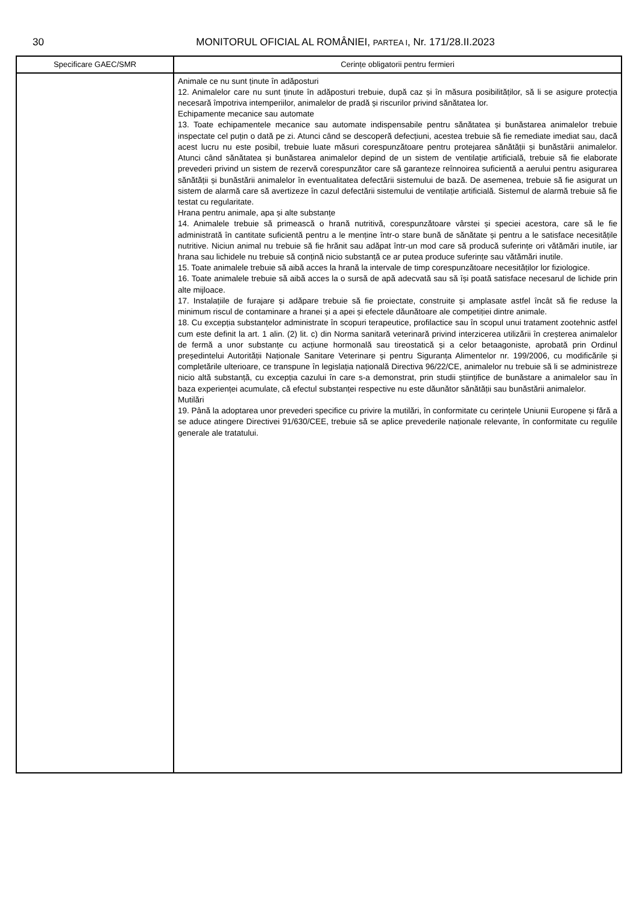30 MONITORUL OFICIAL AL ROMÂNIEI, PARTEA I, Nr. 171/28.II.2023
| Specificare GAEC/SMR | Cerințe obligatorii pentru fermieri |
| --- | --- |
| | Animale ce nu sunt ținute în adăposturi 12. Animalelor care nu sunt ținute în adăposturi trebuie, după caz și în măsura posibilităților, să li se asigure protecția necesară împotriva intemperiilor, animalelor de pradă și riscurilor privind sănătatea lor. Echipamente mecanice sau automate 13. Toate echipamentele mecanice sau automate indispensabile pentru sănătatea și bunăstarea animalelor trebuie inspectate cel puțin o dată pe zi. Atunci când se descoperă defecțiuni, acestea trebuie să fie remediate imediat sau, dacă acest lucru nu este posibil, trebuie luate măsuri corespunzătoare pentru protejarea sănătății și bunăstării animalelor. Atunci când sănătatea și bunăstarea animalelor depind de un sistem de ventilație artificială, trebuie să fie elaborate prevederi privind un sistem de rezervă corespunzător care să garanteze reînnoirea suficientă a aerului pentru asigurarea sănătății și bunăstării animalelor în eventualitatea defectării sistemului de bază. De asemenea, trebuie să fie asigurat un sistem de alarmă care să avertizeze în cazul defectării sistemului de ventilație artificială. Sistemul de alarmă trebuie să fie testat cu regularitate. Hrana pentru animale, apa și alte substanțe 14. Animalele trebuie să primească o hrană nutritivă, corespunzătoare vârstei și speciei acestora, care să le fie administrată în cantitate suficientă pentru a le menține într-o stare bună de sănătate și pentru a le satisface necesitățile nutritive. Niciun animal nu trebuie să fie hrănit sau adăpat într-un mod care să producă suferințe ori vătămări inutile, iar hrana sau lichidele nu trebuie să conțină nicio substanță ce ar putea produce suferințe sau vătămări inutile. 15. Toate animalele trebuie să aibă acces la hrană la intervale de timp corespunzătoare necesităților lor fiziologice. 16. Toate animalele trebuie să aibă acces la o sursă de apă adecvată sau să își poată satisface necesarul de lichide prin alte mijloace. 17. Instalațiile de furajare și adăpare trebuie să fie proiectate, construite și amplasate astfel încât să fie reduse la minimum riscul de contaminare a hranei și a apei și efectele dăunătoare ale competiției dintre animale. 18. Cu excepția substanțelor administrate în scopuri terapeutice, profilactice sau în scopul unui tratament zootehnic astfel cum este definit la art. 1 alin. (2) lit. c) din Norma sanitară veterinară privind interzicerea utilizării în creșterea animalelor de fermă a unor substanțe cu acțiune hormonală sau tireostatică și a celor betaagoniste, aprobată prin Ordinul președintelui Autorității Naționale Sanitare Veterinare și pentru Siguranța Alimentelor nr. 199/2006, cu modificările și completările ulterioare, ce transpune în legislația națională Directiva 96/22/CE, animalelor nu trebuie să li se administreze nicio altă substanță, cu excepția cazului în care s-a demonstrat, prin studii științifice de bunăstare a animalelor sau în baza experienței acumulate, că efectul substanței respective nu este dăunător sănătății sau bunăstării animalelor. Mutilări 19. Până la adoptarea unor prevederi specifice cu privire la mutilări, în conformitate cu cerințele Uniunii Europene și fără a se aduce atingere Directivei 91/630/CEE, trebuie să se aplice prevederile naționale relevante, în conformitate cu regulile generale ale tratatului. |